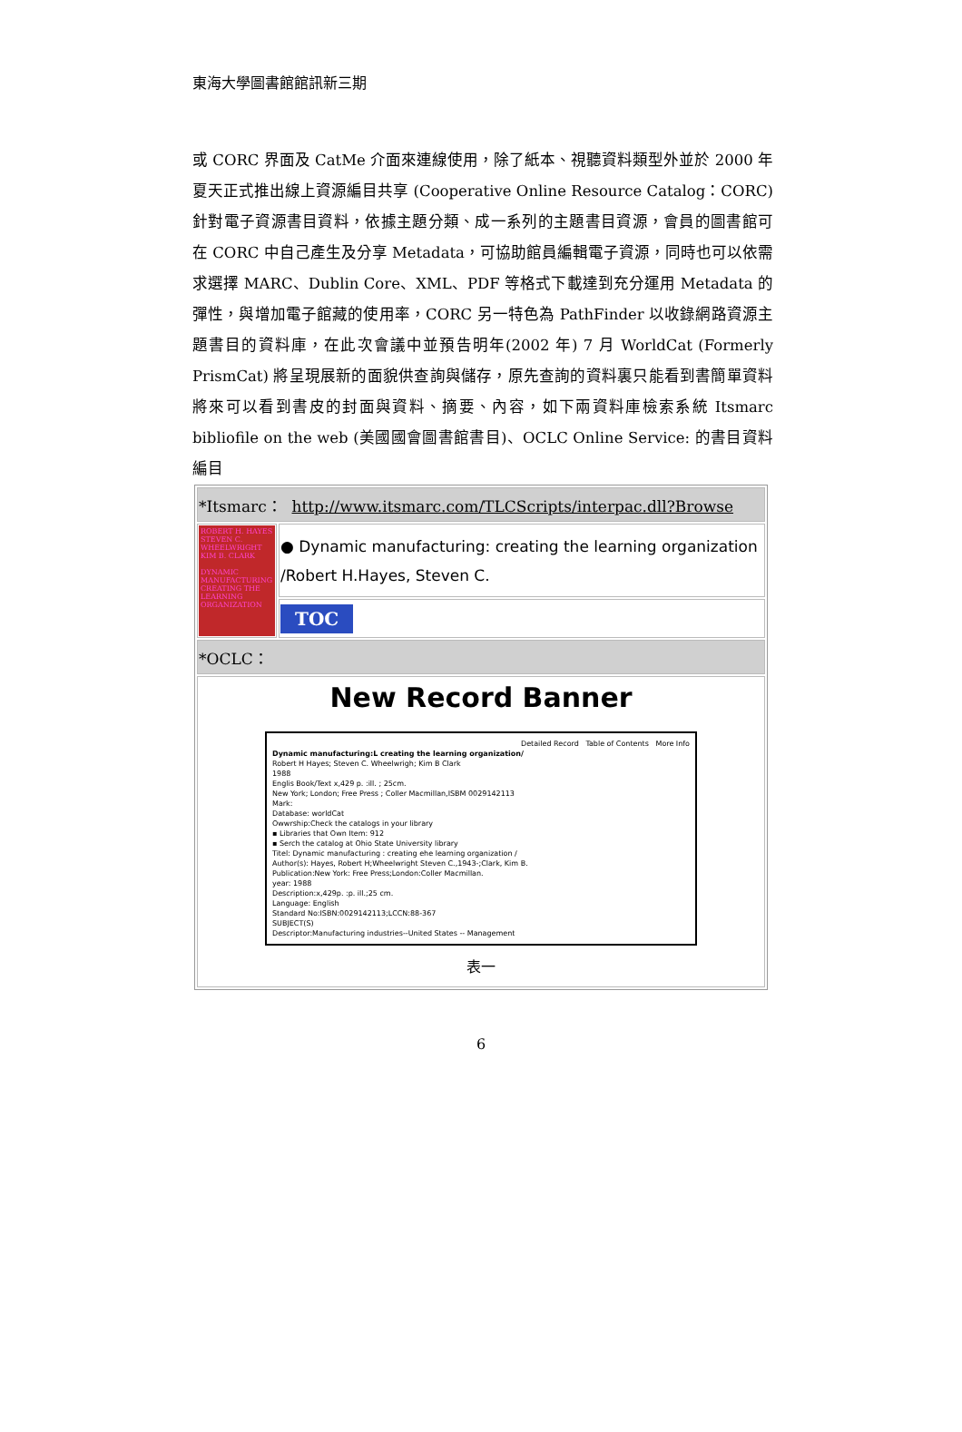東海大學圖書館館訊新三期
或 CORC 界面及 CatMe 介面來連線使用，除了紙本、視聽資料類型外並於 2000 年夏天正式推出線上資源編目共享 (Cooperative Online Resource Catalog：CORC) 針對電子資源書目資料，依據主題分類、成一系列的主題書目資源，會員的圖書館可在 CORC 中自己產生及分享 Metadata，可協助館員編輯電子資源，同時也可以依需求選擇 MARC、Dublin Core、XML、PDF 等格式下載達到充分運用 Metadata 的彈性，與增加電子館藏的使用率，CORC 另一特色為 PathFinder 以收錄網路資源主題書目的資料庫，在此次會議中並預告明年(2002 年) 7 月 WorldCat (Formerly PrismCat) 將呈現展新的面貌供查詢與儲存，原先查詢的資料裏只能看到書簡單資料將來可以看到書皮的封面與資料、摘要、內容，如下兩資料庫檢索系統 Itsmarc bibliofile on the web (美國國會圖書館書目)、OCLC Online Service: 的書目資料編目
| *Itsmarc： http://www.itsmarc.com/TLCScripts/interpac.dll?Browse | |
| ROBERT H. HAYES STEVEN C. WHEELWRIGHT KIM B. CLARK DYNAMIC MANUFACTURING CREATING THE LEARNING ORGANIZATION | ● Dynamic manufacturing: creating the learning organization /Robert H.Hayes, Steven C. |
| | TOC |
| *OCLC： | |
| New Record Banner Detailed Record Table of Contents More Info Dynamic manufacturing:L creating the learning organization/ Robert H Hayes; Steven C. Wheelwrigh; Kim B Clark 1988 Englis Book/Text x,429 p. :ill. ; 25cm. New York; London; Free Press ; Coller Macmillan,ISBM 0029142113 Mark: Database: worldCat Owwrship:Check the catalogs in your library ▪ Libraries that Own Item: 912 ▪ Serch the catalog at Ohio State University library Titel: Dynamic manufacturing : creating ehe learning organization / Author(s): Hayes, Robert H;Wheelwright Steven C.,1943-;Clark, Kim B. Publication:New York: Free Press;London:Coller Macmillan. year: 1988 Description:x,429p. :p. ill.;25 cm. Language: English Standard No:ISBN:0029142113;LCCN:88-367 SUBJECT(S) Descriptor:Manufacturing industries--United States -- Management 表一 | |
6